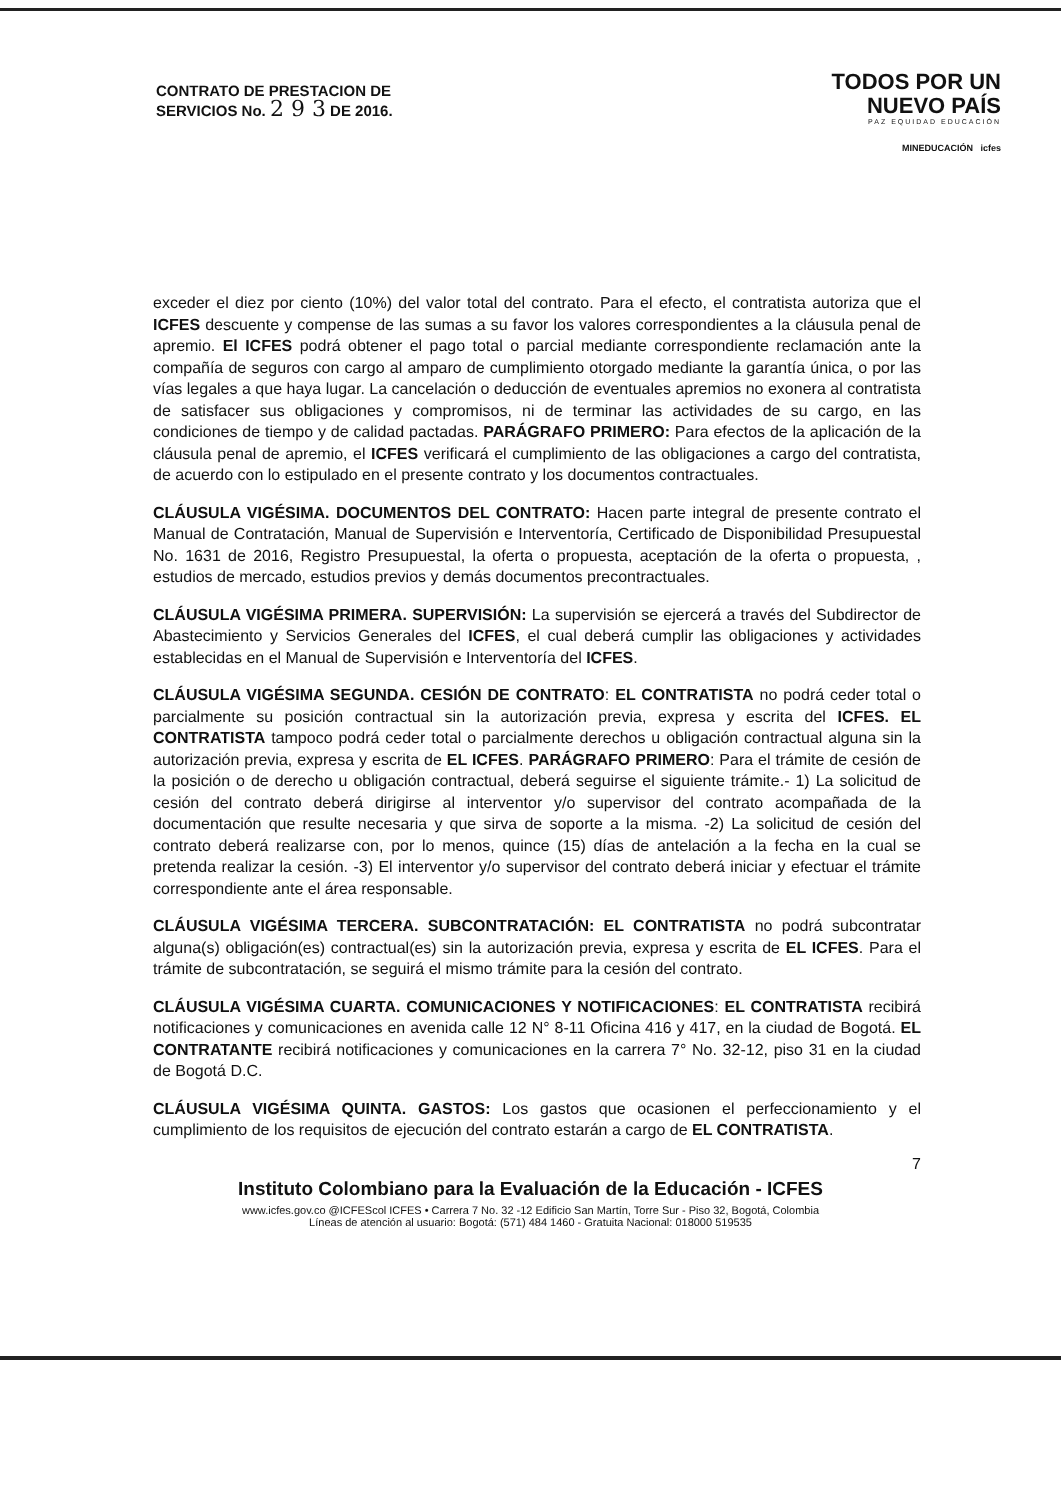CONTRATO DE PRESTACION DE
SERVICIOS No. 2 9 3 DE 2016.
TODOS POR UN
NUEVO PAÍS
PAZ EQUIDAD EDUCACIÓN
MINEDUCACIÓN icfes
exceder el diez por ciento (10%) del valor total del contrato. Para el efecto, el contratista autoriza que el ICFES descuente y compense de las sumas a su favor los valores correspondientes a la cláusula penal de apremio. El ICFES podrá obtener el pago total o parcial mediante correspondiente reclamación ante la compañía de seguros con cargo al amparo de cumplimiento otorgado mediante la garantía única, o por las vías legales a que haya lugar. La cancelación o deducción de eventuales apremios no exonera al contratista de satisfacer sus obligaciones y compromisos, ni de terminar las actividades de su cargo, en las condiciones de tiempo y de calidad pactadas. PARÁGRAFO PRIMERO: Para efectos de la aplicación de la cláusula penal de apremio, el ICFES verificará el cumplimiento de las obligaciones a cargo del contratista, de acuerdo con lo estipulado en el presente contrato y los documentos contractuales.
CLÁUSULA VIGÉSIMA. DOCUMENTOS DEL CONTRATO: Hacen parte integral de presente contrato el Manual de Contratación, Manual de Supervisión e Interventoría, Certificado de Disponibilidad Presupuestal No. 1631 de 2016, Registro Presupuestal, la oferta o propuesta, aceptación de la oferta o propuesta, , estudios de mercado, estudios previos y demás documentos precontractuales.
CLÁUSULA VIGÉSIMA PRIMERA. SUPERVISIÓN: La supervisión se ejercerá a través del Subdirector de Abastecimiento y Servicios Generales del ICFES, el cual deberá cumplir las obligaciones y actividades establecidas en el Manual de Supervisión e Interventoría del ICFES.
CLÁUSULA VIGÉSIMA SEGUNDA. CESIÓN DE CONTRATO: EL CONTRATISTA no podrá ceder total o parcialmente su posición contractual sin la autorización previa, expresa y escrita del ICFES. EL CONTRATISTA tampoco podrá ceder total o parcialmente derechos u obligación contractual alguna sin la autorización previa, expresa y escrita de EL ICFES. PARÁGRAFO PRIMERO: Para el trámite de cesión de la posición o de derecho u obligación contractual, deberá seguirse el siguiente trámite.- 1) La solicitud de cesión del contrato deberá dirigirse al interventor y/o supervisor del contrato acompañada de la documentación que resulte necesaria y que sirva de soporte a la misma. -2) La solicitud de cesión del contrato deberá realizarse con, por lo menos, quince (15) días de antelación a la fecha en la cual se pretenda realizar la cesión. -3) El interventor y/o supervisor del contrato deberá iniciar y efectuar el trámite correspondiente ante el área responsable.
CLÁUSULA VIGÉSIMA TERCERA. SUBCONTRATACIÓN: EL CONTRATISTA no podrá subcontratar alguna(s) obligación(es) contractual(es) sin la autorización previa, expresa y escrita de EL ICFES. Para el trámite de subcontratación, se seguirá el mismo trámite para la cesión del contrato.
CLÁUSULA VIGÉSIMA CUARTA. COMUNICACIONES Y NOTIFICACIONES: EL CONTRATISTA recibirá notificaciones y comunicaciones en avenida calle 12 N° 8-11 Oficina 416 y 417, en la ciudad de Bogotá. EL CONTRATANTE recibirá notificaciones y comunicaciones en la carrera 7° No. 32-12, piso 31 en la ciudad de Bogotá D.C.
CLÁUSULA VIGÉSIMA QUINTA. GASTOS: Los gastos que ocasionen el perfeccionamiento y el cumplimiento de los requisitos de ejecución del contrato estarán a cargo de EL CONTRATISTA.
7
Instituto Colombiano para la Evaluación de la Educación - ICFES
www.icfes.gov.co @ICFEScol ICFES • Carrera 7 No. 32 -12 Edificio San Martín, Torre Sur - Piso 32, Bogotá, Colombia
Líneas de atención al usuario: Bogotá: (571) 484 1460 - Gratuita Nacional: 018000 519535